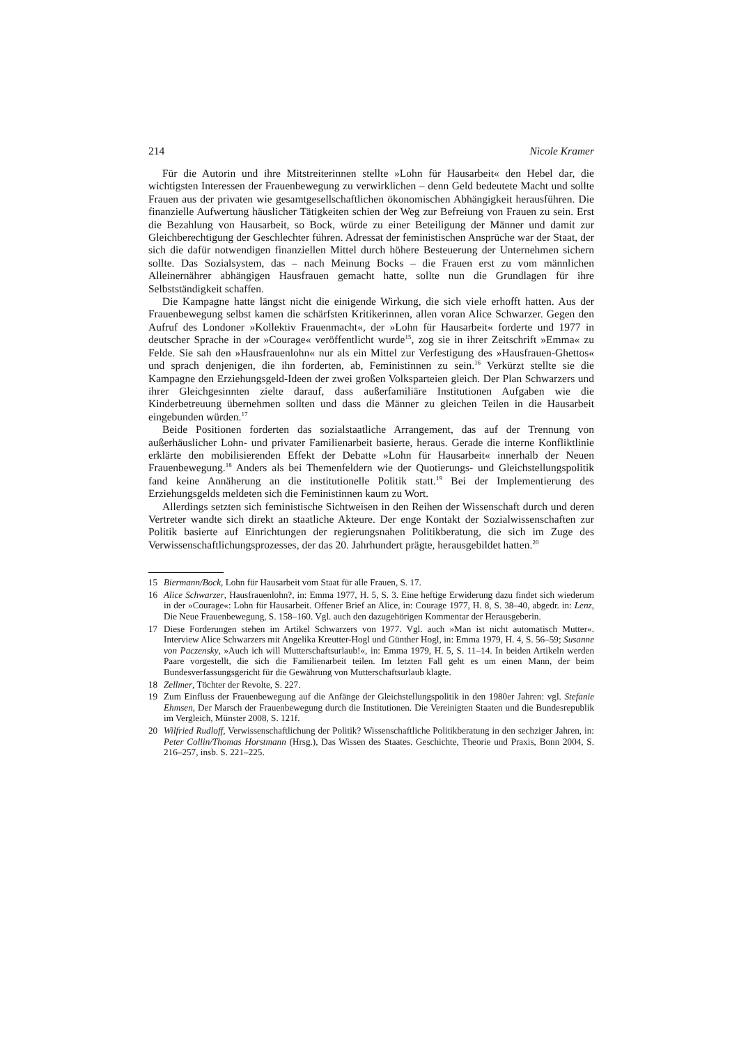214 Nicole Kramer
Für die Autorin und ihre Mitstreiterinnen stellte »Lohn für Hausarbeit« den Hebel dar, die wichtigsten Interessen der Frauenbewegung zu verwirklichen – denn Geld bedeutete Macht und sollte Frauen aus der privaten wie gesamtgesellschaftlichen ökonomischen Abhängigkeit herausführen. Die finanzielle Aufwertung häuslicher Tätigkeiten schien der Weg zur Befreiung von Frauen zu sein. Erst die Bezahlung von Hausarbeit, so Bock, würde zu einer Beteiligung der Männer und damit zur Gleichberechtigung der Geschlechter führen. Adressat der feministischen Ansprüche war der Staat, der sich die dafür notwendigen finanziellen Mittel durch höhere Besteuerung der Unternehmen sichern sollte. Das Sozialsystem, das – nach Meinung Bocks – die Frauen erst zu vom männlichen Alleinernährer abhängigen Hausfrauen gemacht hatte, sollte nun die Grundlagen für ihre Selbstständigkeit schaffen.
Die Kampagne hatte längst nicht die einigende Wirkung, die sich viele erhofft hatten. Aus der Frauenbewegung selbst kamen die schärfsten Kritikerinnen, allen voran Alice Schwarzer. Gegen den Aufruf des Londoner »Kollektiv Frauenmacht«, der »Lohn für Hausarbeit« forderte und 1977 in deutscher Sprache in der »Courage« veröffentlicht wurde<sup>15</sup>, zog sie in ihrer Zeitschrift »Emma« zu Felde. Sie sah den »Hausfrauenlohn« nur als ein Mittel zur Verfestigung des »Hausfrauen-Ghettos« und sprach denjenigen, die ihn forderten, ab, Feministinnen zu sein.<sup>16</sup> Verkürzt stellte sie die Kampagne den Erziehungsgeld-Ideen der zwei großen Volksparteien gleich. Der Plan Schwarzers und ihrer Gleichgesinnten zielte darauf, dass außerfamiliäre Institutionen Aufgaben wie die Kinderbetreuung übernehmen sollten und dass die Männer zu gleichen Teilen in die Hausarbeit eingebunden würden.<sup>17</sup>
Beide Positionen forderten das sozialstaatliche Arrangement, das auf der Trennung von außerhäuslicher Lohn- und privater Familienarbeit basierte, heraus. Gerade die interne Konfliktlinie erklärte den mobilisierenden Effekt der Debatte »Lohn für Hausarbeit« innerhalb der Neuen Frauenbewegung.<sup>18</sup> Anders als bei Themenfeldern wie der Quotierungs- und Gleichstellungspolitik fand keine Annäherung an die institutionelle Politik statt.<sup>19</sup> Bei der Implementierung des Erziehungsgelds meldeten sich die Feministinnen kaum zu Wort.
Allerdings setzten sich feministische Sichtweisen in den Reihen der Wissenschaft durch und deren Vertreter wandte sich direkt an staatliche Akteure. Der enge Kontakt der Sozialwissenschaften zur Politik basierte auf Einrichtungen der regierungsnahen Politikberatung, die sich im Zuge des Verwissenschaftlichungsprozesses, der das 20. Jahrhundert prägte, herausgebildet hatten.<sup>20</sup>
15 Biermann/Bock, Lohn für Hausarbeit vom Staat für alle Frauen, S. 17.
16 Alice Schwarzer, Hausfrauenlohn?, in: Emma 1977, H. 5, S. 3. Eine heftige Erwiderung dazu findet sich wiederum in der »Courage«: Lohn für Hausarbeit. Offener Brief an Alice, in: Courage 1977, H. 8, S. 38–40, abgedr. in: Lenz, Die Neue Frauenbewegung, S. 158–160. Vgl. auch den dazugehörigen Kommentar der Herausgeberin.
17 Diese Forderungen stehen im Artikel Schwarzers von 1977. Vgl. auch »Man ist nicht automatisch Mutter«. Interview Alice Schwarzers mit Angelika Kreutter-Hogl und Günther Hogl, in: Emma 1979, H. 4, S. 56–59; Susanne von Paczensky, »Auch ich will Mutterschaftsurlaub!«, in: Emma 1979, H. 5, S. 11–14. In beiden Artikeln werden Paare vorgestellt, die sich die Familienarbeit teilen. Im letzten Fall geht es um einen Mann, der beim Bundesverfassungsgericht für die Gewährung von Mutterschaftsurlaub klagte.
18 Zellmer, Töchter der Revolte, S. 227.
19 Zum Einfluss der Frauenbewegung auf die Anfänge der Gleichstellungspolitik in den 1980er Jahren: vgl. Stefanie Ehmsen, Der Marsch der Frauenbewegung durch die Institutionen. Die Vereinigten Staaten und die Bundesrepublik im Vergleich, Münster 2008, S. 121f.
20 Wilfried Rudloff, Verwissenschaftlichung der Politik? Wissenschaftliche Politikberatung in den sechziger Jahren, in: Peter Collin/Thomas Horstmann (Hrsg.), Das Wissen des Staates. Geschichte, Theorie und Praxis, Bonn 2004, S. 216–257, insb. S. 221–225.